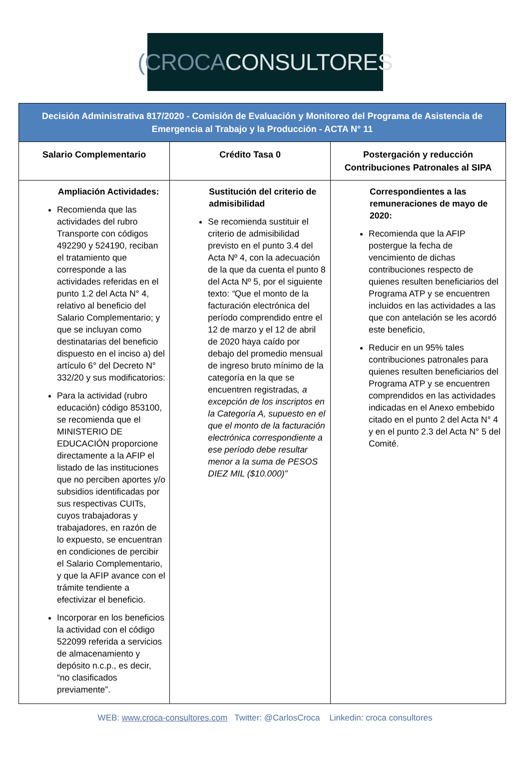(CROCA CONSULTORES
| Decisión Administrativa 817/2020 - Comisión de Evaluación y Monitoreo del Programa de Asistencia de Emergencia al Trabajo y la Producción - ACTA N° 11 | | |
| Salario Complementario | Crédito Tasa 0 | Postergación y reducción Contribuciones Patronales al SIPA |
| Ampliación Actividades: Recomienda que las actividades del rubro Transporte con códigos 492290 y 524190, reciban el tratamiento que corresponde a las actividades referidas en el punto 1.2 del Acta N° 4, relativo al beneficio del Salario Complementario; y que se incluyan como destinatarias del beneficio dispuesto en el inciso a) del artículo 6° del Decreto N° 332/20 y sus modificatorios: Para la actividad (rubro educación) código 853100, se recomienda que el MINISTERIO DE EDUCACIÓN proporcione directamente a la AFIP el listado de las instituciones que no perciben aportes y/o subsidios identificadas por sus respectivas CUITs, cuyos trabajadoras y trabajadores, en razón de lo expuesto, se encuentran en condiciones de percibir el Salario Complementario, y que la AFIP avance con el trámite tendiente a efectivizar el beneficio. Incorporar en los beneficios la actividad con el código 522099 referida a servicios de almacenamiento y depósito n.c.p., es decir, “no clasificados previamente”. | Sustitución del criterio de admisibilidad Se recomienda sustituir el criterio de admisibilidad previsto en el punto 3.4 del Acta Nº 4, con la adecuación de la que da cuenta el punto 8 del Acta Nº 5, por el siguiente texto: “ Que el monto de la facturación electrónica del período comprendido entre el 12 de marzo y el 12 de abril de 2020 haya caído por debajo del promedio mensual de ingreso bruto mínimo de la categoría en la que se encuentren registradas , a excepción de los inscriptos en la Categoría A, supuesto en el que el monto de la facturación electrónica correspondiente a ese período debe resultar menor a la suma de PESOS DIEZ MIL ($10.000)” | Correspondientes a las remuneraciones de mayo de 2020: Recomienda que la AFIP postergue la fecha de vencimiento de dichas contribuciones respecto de quienes resulten beneficiarios del Programa ATP y se encuentren incluidos en las actividades a las que con antelación se les acordó este beneficio, Reducir en un 95% tales contribuciones patronales para quienes resulten beneficiarios del Programa ATP y se encuentren comprendidos en las actividades indicadas en el Anexo embebido citado en el punto 2 del Acta N° 4 y en el punto 2.3 del Acta N° 5 del Comité. |
WEB: www.croca-consultores.com Twitter: @CarlosCroca Linkedin: croca consultores